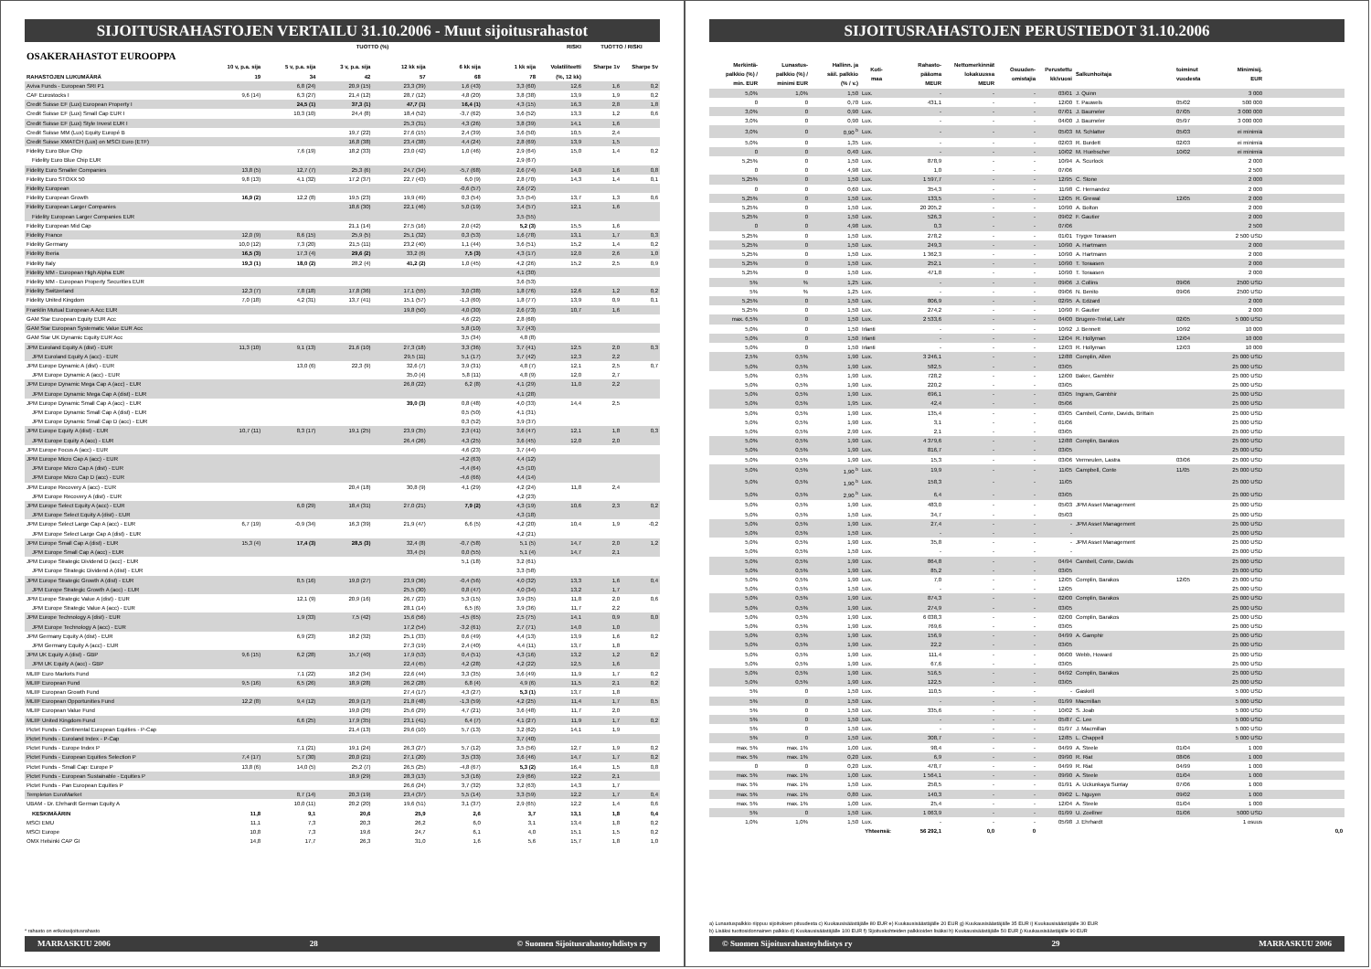SIJOITUSRAHASTOJEN VERTAILU 31.10.2006 - Muut sijoitusrahastot
| | | | TUOTTO (%) | | | | RISKI | TUOTTO / RISKI | |
| OSAKERAHASTOT EUROOPPA | | | | | | | | | |
| | 10 v, p.a. sija | 5 v, p.a. sija | 3 v, p.a. sija | 12 kk sija | 6 kk sija | 1 kk sija | Volatiliteetti | Sharpe 1v | Sharpe 5v |
| RAHASTOJEN LUKUMÄÄRÄ | 19 | 34 | 42 | 57 | 68 | 78 | (%, 12 kk) | | |
| Aviva Funds - European SRI P1 | | 6,8 (24) | 20,9 (15) | 23,3 (39) | 1,6 (43) | 3,3 (60) | 12,6 | 1,6 | 0,2 |
| CAF Eurostocks I | 9,6 (14) | 6,3 (27) | 21,4 (12) | 28,7 (12) | 4,8 (20) | 3,8 (38) | 13,9 | 1,9 | 0,2 |
| Credit Suisse EF (Lux) European Property I | | 24,5 (1) | 37,3 (1) | 47,7 (1) | 16,4 (1) | 4,3 (15) | 16,3 | 2,8 | 1,8 |
| Credit Suisse EF (Lux) Small Cap EUR I | | 10,3 (10) | 24,4 (8) | 18,4 (52) | -3,7 (62) | 3,6 (52) | 13,3 | 1,2 | 0,6 |
| Credit Suisse EF (Lux) Style Invest EUR I | | | | 25,3 (31) | 4,3 (26) | 3,8 (39) | 14,1 | 1,6 | |
| Credit Suisse MM (Lux) Equity Europé B | | | 19,7 (22) | 27,6 (15) | 2,4 (39) | 3,6 (50) | 10,5 | 2,4 | |
| Credit Suisse XMATCH (Lux) on MSCI Euro (ETF) | | | 16,8 (38) | 23,4 (38) | 4,4 (24) | 2,8 (69) | 13,9 | 1,5 | |
| Fidelity Euro Blue Chip | | 7,6 (19) | 18,2 (33) | 23,0 (42) | 1,0 (46) | 2,9 (64) | 15,0 | 1,4 | 0,2 |
| Fidelity Euro Blue Chip EUR | | | | | | 2,9 (67) | | | |
| Fidelity Euro Smaller Companies | 13,8 (5) | 12,7 (7) | 25,3 (6) | 24,7 (34) | -5,7 (68) | 2,6 (74) | 14,0 | 1,6 | 0,8 |
| Fidelity Euro STOXX 50 | 9,8 (13) | 4,1 (32) | 17,2 (37) | 22,7 (43) | 6,0 (9) | 2,8 (70) | 14,3 | 1,4 | 0,1 |
| Fidelity European | | | | | -0,6 (57) | 2,6 (72) | | | |
| Fidelity European Growth | 16,9 (2) | 12,2 (8) | 19,5 (23) | 19,9 (49) | 0,3 (54) | 3,5 (54) | 13,7 | 1,3 | 0,6 |
| Fidelity European Larger Companies | | | 18,6 (30) | 22,1 (46) | 5,0 (19) | 3,4 (57) | 12,1 | 1,6 | |
| Fidelity European Larger Companies EUR | | | | | | 3,5 (55) | | | |
| Fidelity European Mid Cap | | | 21,1 (14) | 27,5 (16) | 2,0 (42) | 5,2 (3) | 15,5 | 1,6 | |
| Fidelity France | 12,0 (9) | 8,6 (15) | 25,9 (5) | 25,1 (32) | 0,3 (53) | 1,6 (78) | 13,1 | 1,7 | 0,3 |
| Fidelity Germany | 10,0 (12) | 7,3 (20) | 21,5 (11) | 23,2 (40) | 1,1 (44) | 3,6 (51) | 15,2 | 1,4 | 0,2 |
| Fidelity Iberia | 16,5 (3) | 17,3 (4) | 29,6 (2) | 33,2 (6) | 7,5 (3) | 4,3 (17) | 12,0 | 2,6 | 1,0 |
| Fidelity Italy | 19,3 (1) | 18,0 (2) | 28,2 (4) | 41,2 (2) | 1,0 (45) | 4,2 (26) | 15,2 | 2,5 | 0,9 |
| Fidelity MM - European High Alpha EUR | | | | | | 4,1 (30) | | | |
| Fidelity MM - European Property Securities EUR | | | | | | 3,6 (53) | | | |
| Fidelity Switzerland | 12,3 (7) | 7,8 (18) | 17,8 (36) | 17,1 (55) | 3,0 (38) | 1,8 (76) | 12,6 | 1,2 | 0,2 |
| Fidelity United Kingdom | 7,0 (18) | 4,2 (31) | 13,7 (41) | 15,1 (57) | -1,3 (60) | 1,8 (77) | 13,9 | 0,9 | 0,1 |
| Franklin Mutual European A Acc EUR | | | | 19,8 (50) | 4,0 (30) | 2,6 (73) | 10,7 | 1,6 | |
| GAM Star European Equity EUR Acc | | | | | 4,6 (22) | 2,8 (68) | | | |
| GAM Star European Systematic Value EUR Acc | | | | | 5,8 (10) | 3,7 (43) | | | |
| GAM Star UK Dynamic Equity EUR Acc | | | | | 3,5 (34) | 4,8 (8) | | | |
| JPM Euroland Equity A (dist) - EUR | 11,3 (10) | 9,1 (13) | 21,6 (10) | 27,3 (18) | 3,3 (36) | 3,7 (41) | 12,5 | 2,0 | 0,3 |
| JPM Euroland Equity A (acc) - EUR | | | | 29,5 (11) | 5,1 (17) | 3,7 (42) | 12,3 | 2,2 | |
| JPM Europe Dynamic A (dist) - EUR | | 13,0 (6) | 22,3 (9) | 32,6 (7) | 3,9 (31) | 4,8 (7) | 12,1 | 2,5 | 0,7 |
| JPM Europe Dynamic A (acc) - EUR | | | | 35,0 (4) | 5,8 (11) | 4,8 (9) | 12,0 | 2,7 | |
| JPM Europe Dynamic Mega Cap A (acc) - EUR | | | | 26,8 (22) | 6,2 (8) | 4,1 (29) | 11,0 | 2,2 | |
| JPM Europe Dynamic Mega Cap A (dist) - EUR | | | | | | 4,1 (28) | | | |
| JPM Europe Dynamic Small Cap A (acc) - EUR | | | | 39,0 (3) | 0,8 (48) | 4,0 (33) | 14,4 | 2,5 | |
| JPM Europe Dynamic Small Cap A (dist) - EUR | | | | | 0,5 (50) | 4,1 (31) | | | |
| JPM Europe Dynamic Small Cap D (acc) - EUR | | | | | 0,3 (52) | 3,9 (37) | | | |
| JPM Europe Equity A (dist) - EUR | 10,7 (11) | 8,3 (17) | 19,1 (25) | 23,9 (35) | 2,3 (41) | 3,6 (47) | 12,1 | 1,8 | 0,3 |
| JPM Europe Equity A (acc) - EUR | | | | 26,4 (26) | 4,3 (25) | 3,6 (45) | 12,0 | 2,0 | |
| JPM Europe Focus A (acc) - EUR | | | | | 4,6 (23) | 3,7 (44) | | | |
| JPM Europe Micro Cap A (acc) - EUR | | | | | -4,2 (63) | 4,4 (12) | | | |
| JPM Europe Micro Cap A (dist) - EUR | | | | | -4,4 (64) | 4,5 (10) | | | |
| JPM Europe Micro Cap D (acc) - EUR | | | | | -4,6 (66) | 4,4 (14) | | | |
| JPM Europe Recovery A (acc) - EUR | | | 20,4 (18) | 30,8 (9) | 4,1 (29) | 4,2 (24) | 11,8 | 2,4 | |
| JPM Europe Recovery A (dist) - EUR | | | | | | 4,2 (23) | | | |
| JPM Europe Select Equity A (acc) - EUR | | 6,0 (29) | 18,4 (31) | 27,0 (21) | 7,9 (2) | 4,3 (19) | 10,6 | 2,3 | 0,2 |
| JPM Europe Select Equity A (dist) - EUR | | | | | | 4,3 (18) | | | |
| JPM Europe Select Large Cap A (acc) - EUR | 6,7 (19) | -0,9 (34) | 16,3 (39) | 21,9 (47) | 6,6 (5) | 4,2 (20) | 10,4 | 1,9 | -0,2 |
| JPM Europe Select Large Cap A (dist) - EUR | | | | | | 4,2 (21) | | | |
| JPM Europe Small Cap A (dist) - EUR | 15,3 (4) | 17,4 (3) | 28,5 (3) | 32,4 (8) | -0,7 (58) | 5,1 (5) | 14,7 | 2,0 | 1,2 |
| JPM Europe Small Cap A (acc) - EUR | | | | 33,4 (5) | 0,0 (55) | 5,1 (4) | 14,7 | 2,1 | |
| JPM Europe Strategic Dividend D (acc) - EUR | | | | | 5,1 (18) | 3,2 (61) | | | |
| JPM Europe Strategic Dividend A (dist) - EUR | | | | | | 3,3 (58) | | | |
| JPM Europe Strategic Growth A (dist) - EUR | | 8,5 (16) | 19,0 (27) | 23,9 (36) | -0,4 (56) | 4,0 (32) | 13,3 | 1,6 | 0,4 |
| JPM Europe Strategic Growth A (acc) - EUR | | | | 25,5 (30) | 0,8 (47) | 4,0 (34) | 13,2 | 1,7 | |
| JPM Europe Strategic Value A (dist) - EUR | | 12,1 (9) | 20,9 (16) | 26,7 (23) | 5,3 (15) | 3,9 (35) | 11,8 | 2,0 | 0,6 |
| JPM Europe Strategic Value A (acc) - EUR | | | | 28,1 (14) | 6,5 (6) | 3,9 (36) | 11,7 | 2,2 | |
| JPM Europe Technology A (dist) - EUR | | 1,9 (33) | 7,5 (42) | 15,6 (56) | -4,5 (65) | 2,5 (75) | 14,1 | 0,9 | 0,0 |
| JPM Europe Technology A (acc) - EUR | | | | 17,2 (54) | -3,2 (61) | 2,7 (71) | 14,0 | 1,0 | |
| JPM Germany Equity A (dist) - EUR | | 6,9 (23) | 18,2 (32) | 25,1 (33) | 0,6 (49) | 4,4 (13) | 13,9 | 1,6 | 0,2 |
| JPM Germany Equity A (acc) - EUR | | | | 27,3 (19) | 2,4 (40) | 4,4 (11) | 13,7 | 1,8 | |
| JPM UK Equity A (dist) - GBP | 9,6 (15) | 6,2 (28) | 15,7 (40) | 17,9 (53) | 0,4 (51) | 4,3 (16) | 13,2 | 1,2 | 0,2 |
| JPM UK Equity A (acc) - GBP | | | | 22,4 (45) | 4,2 (28) | 4,2 (22) | 12,5 | 1,6 | |
| MLIIF Euro Markets Fund | | 7,1 (22) | 18,2 (34) | 22,6 (44) | 3,3 (35) | 3,6 (49) | 11,9 | 1,7 | 0,2 |
| MLIIF European Fund | 9,5 (16) | 6,5 (26) | 18,9 (28) | 26,2 (28) | 6,8 (4) | 4,9 (6) | 11,5 | 2,1 | 0,2 |
| MLIIF European Growth Fund | | | | 27,4 (17) | 4,3 (27) | 5,3 (1) | 13,7 | 1,8 | |
| MLIIF European Opportunities Fund | 12,2 (8) | 9,4 (12) | 20,9 (17) | 21,8 (48) | -1,3 (59) | 4,2 (25) | 11,4 | 1,7 | 0,5 |
| MLIIF European Value Fund | | | 19,0 (26) | 25,6 (29) | 4,7 (21) | 3,6 (48) | 11,7 | 2,0 | |
| MLIIF United Kingdom Fund | | 6,6 (25) | 17,9 (35) | 23,1 (41) | 6,4 (7) | 4,1 (27) | 11,9 | 1,7 | 0,2 |
| Pictet Funds - Continental European Equities - P-Cap | | | 21,4 (13) | 29,6 (10) | 5,7 (13) | 3,2 (62) | 14,1 | 1,9 | |
| Pictet Funds - Euroland Index - P-Cap | | | | | | 3,7 (40) | | | |
| Pictet Funds - Europe Index P | | 7,1 (21) | 19,1 (24) | 26,3 (27) | 5,7 (12) | 3,5 (56) | 12,7 | 1,9 | 0,2 |
| Pictet Funds - European Equities Selection P | 7,4 (17) | 5,7 (30) | 20,0 (21) | 27,1 (20) | 3,5 (33) | 3,6 (46) | 14,7 | 1,7 | 0,2 |
| Pictet Funds - Small Cap: Europe P | 13,8 (6) | 14,0 (5) | 25,2 (7) | 26,5 (25) | -4,8 (67) | 5,3 (2) | 16,4 | 1,5 | 0,8 |
| Pictet Funds - European Sustainable - Equities P | | | 18,9 (29) | 28,3 (13) | 5,3 (16) | 2,9 (66) | 12,2 | 2,1 | |
| Pictet Funds - Pan European Equities P | | | | 26,6 (24) | 3,7 (32) | 3,2 (63) | 14,3 | 1,7 | |
| Templeton EuroMarket | | 8,7 (14) | 20,3 (19) | 23,4 (37) | 5,5 (14) | 3,3 (59) | 12,2 | 1,7 | 0,4 |
| UBAM - Dr. Ehrhardt German Equity A | | 10,0 (11) | 20,2 (20) | 19,6 (51) | 3,1 (37) | 2,9 (65) | 12,2 | 1,4 | 0,6 |
| KESKIMÄÄRIN | 11,8 | 9,1 | 20,6 | 25,9 | 2,6 | 3,7 | 13,1 | 1,8 | 0,4 |
| MSCI EMU | 11,1 | 7,3 | 20,3 | 26,2 | 6,0 | 3,1 | 13,4 | 1,8 | 0,2 |
| MSCI Europe | 10,8 | 7,3 | 19,6 | 24,7 | 6,1 | 4,0 | 15,1 | 1,5 | 0,2 |
| OMX Helsinki CAP GI | 14,8 | 17,7 | 26,3 | 31,0 | 1,6 | 5,6 | 15,7 | 1,8 | 1,0 |
* rahasto on erikoissijoitusrahasto
MARRASKUU 2006 28 © Suomen Sijoitusrahastoyhdistys ry
SIJOITUSRAHASTOJEN PERUSTIEDOT 31.10.2006
| Merkintä- palkkio (%) / min. EUR | Lunastus- palkkio (%) / minimi EUR | Hallinn. ja säil. palkkio (% / v.) | Koti- maa | Rahasto- pääoma MEUR | Nettomerkinnät lokakuussa MEUR | Osuuden- omistajia | Perustettu kk/vuosi | Salkunhoitaja | toiminut vuodesta | Minimisij. EUR | |
| 5,0% | 1,0% | 1,50 | Lux. | - | - | - | 03/01 | J. Quinn | | 3 000 | |
| 0 | 0 | 0,70 | Lux. | 431,1 | - | - | 12/00 | T. Pauwels | 05/02 | 500 000 | |
| 3,0% | 0 | 0,90 | Lux. | - | - | - | 07/01 | J. Baumeler | 07/05 | 3 000 000 | |
| 3,0% | 0 | 0,90 | Lux. | - | - | - | 04/00 | J. Baumeler | 05/97 | 3 000 000 | |
| 3,0% | 0 | 0,90 <sup>b</sup> | Lux. | - | - | - | 05/03 | M. Schlatter | 05/03 | ei minimiä | |
| 5,0% | 0 | 1,35 | Lux. | - | - | - | 02/03 | R. Burdett | 02/03 | ei minimiä | |
| 0 | 0 | 0,40 | Lux. | - | - | - | 10/02 | M. Huebscher | 10/02 | ei minimiä | |
| 5,25% | 0 | 1,50 | Lux. | 878,9 | - | - | 10/94 | A. Scurlock | | 2 000 | |
| 0 | 0 | 4,98 | Lux. | 1,0 | - | - | 07/06 | | | 2 500 | |
| 5,25% | 0 | 1,50 | Lux. | 1 597,7 | - | - | 12/95 | C. Stone | | 2 000 | |
| 0 | 0 | 0,60 | Lux. | 354,3 | - | - | 11/98 | C. Hernandez | | 2 000 | |
| 5,25% | 0 | 1,50 | Lux. | 133,5 | - | - | 12/05 | R. Grewal | 12/05 | 2 000 | |
| 5,25% | 0 | 1,50 | Lux. | 20 205,2 | - | - | 10/90 | A. Bolton | | 2 000 | |
| 5,25% | 0 | 1,50 | Lux. | 526,3 | - | - | 09/02 | F. Gautier | | 2 000 | |
| 0 | 0 | 4,98 | Lux. | 0,3 | - | - | 07/06 | | | 2 500 | |
| 5,25% | 0 | 1,50 | Lux. | 278,2 | - | - | 01/01 | Trygve Toraasen | | 2 500 USD | |
| 5,25% | 0 | 1,50 | Lux. | 249,3 | - | - | 10/90 | A. Hartmann | | 2 000 | |
| 5,25% | 0 | 1,50 | Lux. | 1 362,3 | - | - | 10/90 | A. Hartmann | | 2 000 | |
| 5,25% | 0 | 1,50 | Lux. | 252,1 | - | - | 10/90 | T. Toraasen | | 2 000 | |
| 5,25% | 0 | 1,50 | Lux. | 471,8 | - | - | 10/90 | T. Toraasen | | 2 000 | |
| 5% | % | 1,25 | Lux. | - | - | - | 09/06 | J. Collins | 09/06 | 2500 USD | |
| 5% | % | 1,25 | Lux. | - | - | - | 09/06 | N. Benito | 09/06 | 2500 USD | |
| 5,25% | 0 | 1,50 | Lux. | 806,9 | - | - | 02/95 | A. Edzard | | 2 000 | |
| 5,25% | 0 | 1,50 | Lux. | 274,2 | - | - | 10/90 | F. Gautier | | 2 000 | |
| max. 6,5% | 0 | 1,50 | Lux. | 2 533,6 | - | - | 04/00 | Brugere-Trelat, Lahr | 02/05 | 5 000 USD | |
| 5,0% | 0 | 1,50 | Irlanti | - | - | - | 10/92 | J. Bennett | 10/92 | 10 000 | |
| 5,0% | 0 | 1,50 | Irlanti | - | - | - | 12/04 | R. Hollyman | 12/04 | 10 000 | |
| 5,0% | 0 | 1,50 | Irlanti | - | - | - | 12/03 | R. Hollyman | 12/03 | 10 000 | |
| 2,5% | 0,5% | 1,90 | Lux. | 3 246,1 | - | - | 12/88 | Complin, Allen | | 25 000 USD | |
| 5,0% | 0,5% | 1,90 | Lux. | 582,5 | - | - | 03/05 | | | 25 000 USD | |
| 5,0% | 0,5% | 1,90 | Lux. | 728,2 | - | - | 12/00 | Baker, Gambhir | | 25 000 USD | |
| 5,0% | 0,5% | 1,90 | Lux. | 220,2 | - | - | 03/05 | | | 25 000 USD | |
| 5,0% | 0,5% | 1,90 | Lux. | 696,1 | - | - | 03/05 | Ingram, Gambhir | | 25 000 USD | |
| 5,0% | 0,5% | 1,95 | Lux. | 42,4 | - | - | 05/06 | | | 25 000 USD | |
| 5,0% | 0,5% | 1,90 | Lux. | 135,4 | - | - | 03/05 | Cambell, Conte, Davids, Brittain | | 25 000 USD | |
| 5,0% | 0,5% | 1,90 | Lux. | 3,1 | - | - | 01/06 | | | 25 000 USD | |
| 5,0% | 0,5% | 2,90 | Lux. | 2,1 | - | - | 03/05 | | | 25 000 USD | |
| 5,0% | 0,5% | 1,90 | Lux. | 4 379,6 | - | - | 12/88 | Complin, Barakos | | 25 000 USD | |
| 5,0% | 0,5% | 1,90 | Lux. | 816,7 | - | - | 03/05 | | | 25 000 USD | |
| 5,0% | 0,5% | 1,90 | Lux. | 15,3 | - | - | 03/06 | Vermeulen, Lastra | 03/06 | 25 000 USD | |
| 5,0% | 0,5% | 1,90 <sup>b</sup> | Lux. | 19,9 | - | - | 11/05 | Campbell, Conte | 11/05 | 25 000 USD | |
| 5,0% | 0,5% | 1,90 <sup>b</sup> | Lux. | 158,3 | - | - | 11/05 | | | 25 000 USD | |
| 5,0% | 0,5% | 2,90 <sup>b</sup> | Lux. | 6,4 | - | - | 03/05 | | | 25 000 USD | |
| 5,0% | 0,5% | 1,90 | Lux. | 483,0 | - | - | 05/03 | JPM Asset Management | | 25 000 USD | |
| 5,0% | 0,5% | 1,50 | Lux. | 34,7 | - | - | 05/03 | | | 25 000 USD | |
| 5,0% | 0,5% | 1,90 | Lux. | 27,4 | - | - | - | JPM Asset Management | | 25 000 USD | |
| 5,0% | 0,5% | 1,50 | Lux. | - | - | - | - | | | 25 000 USD | |
| 5,0% | 0,5% | 1,90 | Lux. | 35,8 | - | - | - | JPM Asset Management | | 25 000 USD | |
| 5,0% | 0,5% | 1,50 | Lux. | - | - | - | - | | | 25 000 USD | |
| 5,0% | 0,5% | 1,90 | Lux. | 864,8 | - | - | 04/94 | Cambell, Conte, Davids | | 25 000 USD | |
| 5,0% | 0,5% | 1,90 | Lux. | 85,2 | - | - | 03/05 | | | 25 000 USD | |
| 5,0% | 0,5% | 1,90 | Lux. | 7,0 | - | - | 12/05 | Complin, Barakos | 12/05 | 25 000 USD | |
| 5,0% | 0,5% | 1,50 | Lux. | - | - | - | 12/05 | | | 25 000 USD | |
| 5,0% | 0,5% | 1,90 | Lux. | 874,3 | - | - | 02/00 | Complin, Barakos | | 25 000 USD | |
| 5,0% | 0,5% | 1,90 | Lux. | 274,9 | - | - | 03/05 | | | 25 000 USD | |
| 5,0% | 0,5% | 1,90 | Lux. | 6 038,3 | - | - | 02/00 | Complin, Barakos | | 25 000 USD | |
| 5,0% | 0,5% | 1,90 | Lux. | 769,6 | - | - | 03/05 | | | 25 000 USD | |
| 5,0% | 0,5% | 1,90 | Lux. | 156,9 | - | - | 04/99 | A. Gamphir | | 25 000 USD | |
| 5,0% | 0,5% | 1,90 | Lux. | 22,2 | - | - | 03/05 | | | 25 000 USD | |
| 5,0% | 0,5% | 1,90 | Lux. | 111,4 | - | - | 06/00 | Webb, Howard | | 25 000 USD | |
| 5,0% | 0,5% | 1,90 | Lux. | 67,6 | - | - | 03/05 | | | 25 000 USD | |
| 5,0% | 0,5% | 1,90 | Lux. | 516,5 | - | - | 04/92 | Complin, Barakos | | 25 000 USD | |
| 5,0% | 0,5% | 1,90 | Lux. | 122,5 | - | - | 03/05 | | | 25 000 USD | |
| 5% | 0 | 1,50 | Lux. | 110,5 | - | - | - | Gaskell | | 5 000 USD | |
| 5% | 0 | 1,50 | Lux. | - | - | - | 01/99 | Macmillan | | 5 000 USD | |
| 5% | 0 | 1,50 | Lux. | 335,6 | - | - | 10/02 | S. Joab | | 5 000 USD | |
| 5% | 0 | 1,50 | Lux. | - | - | - | 05/87 | C. Lee | | 5 000 USD | |
| 5% | 0 | 1,50 | Lux. | - | - | - | 01/97 | J. Macmillan | | 5 000 USD | |
| 5% | 0 | 1,50 | Lux. | 308,7 | - | - | 12/85 | L. Chappell | | 5 000 USD | |
| max. 5% | max. 1% | 1,00 | Lux. | 98,4 | - | - | 04/99 | A. Steele | 01/04 | 1 000 | |
| max. 5% | max. 1% | 0,20 | Lux. | 6,9 | - | - | 09/90 | R. Riat | 08/06 | 1 000 | |
| 0 | 0 | 0,20 | Lux. | 478,7 | - | - | 04/99 | R. Riat | 04/99 | 1 000 | |
| max. 5% | max. 1% | 1,00 | Lux. | 1 564,1 | - | - | 09/90 | A. Steele | 01/04 | 1 000 | |
| max. 5% | max. 1% | 1,50 | Lux. | 258,5 | - | - | 01/91 | A. Uckunkaya Suntay | 07/06 | 1 000 | |
| max. 5% | max. 1% | 0,80 | Lux. | 140,3 | - | - | 09/02 | L. Nguyen | 09/02 | 1 000 | |
| max. 5% | max. 1% | 1,00 | Lux. | 25,4 | - | - | 12/04 | A. Steele | 01/04 | 1 000 | |
| 5% | 0 | 1,50 | Lux. | 1 063,9 | - | - | 01/99 | U. Zoellner | 01/06 | 5000 USD | |
| 1,0% | 1,0% | 1,50 | Lux. | - | - | - | 05/98 | J. Ehrhardt | | 1 osuus | |
| | | | Yhteensä: | 56 292,1 | 0,0 | 0 | | | | | 0,0 |
a) Lunastuspalkkio riippuu sijoituksen pituudesta c) Kuukausisäästäjälle 80 EUR e) Kuukausisäästäjälle 20 EUR g) Kuukausisäästäjälle 35 EUR i) Kuukausisäästäjälle 30 EUR
b) Lisäksi tuottosidonnainen palkkio d) Kuukausisäästäjälle 100 EUR f) Sijoituskohteiden palkkioiden lisäksi h) Kuukausisäästäjälle 50 EUR j) Kuukausisäästäjälle 90 EUR
© Suomen Sijoitusrahastoyhdistys ry 29 MARRASKUU 2006